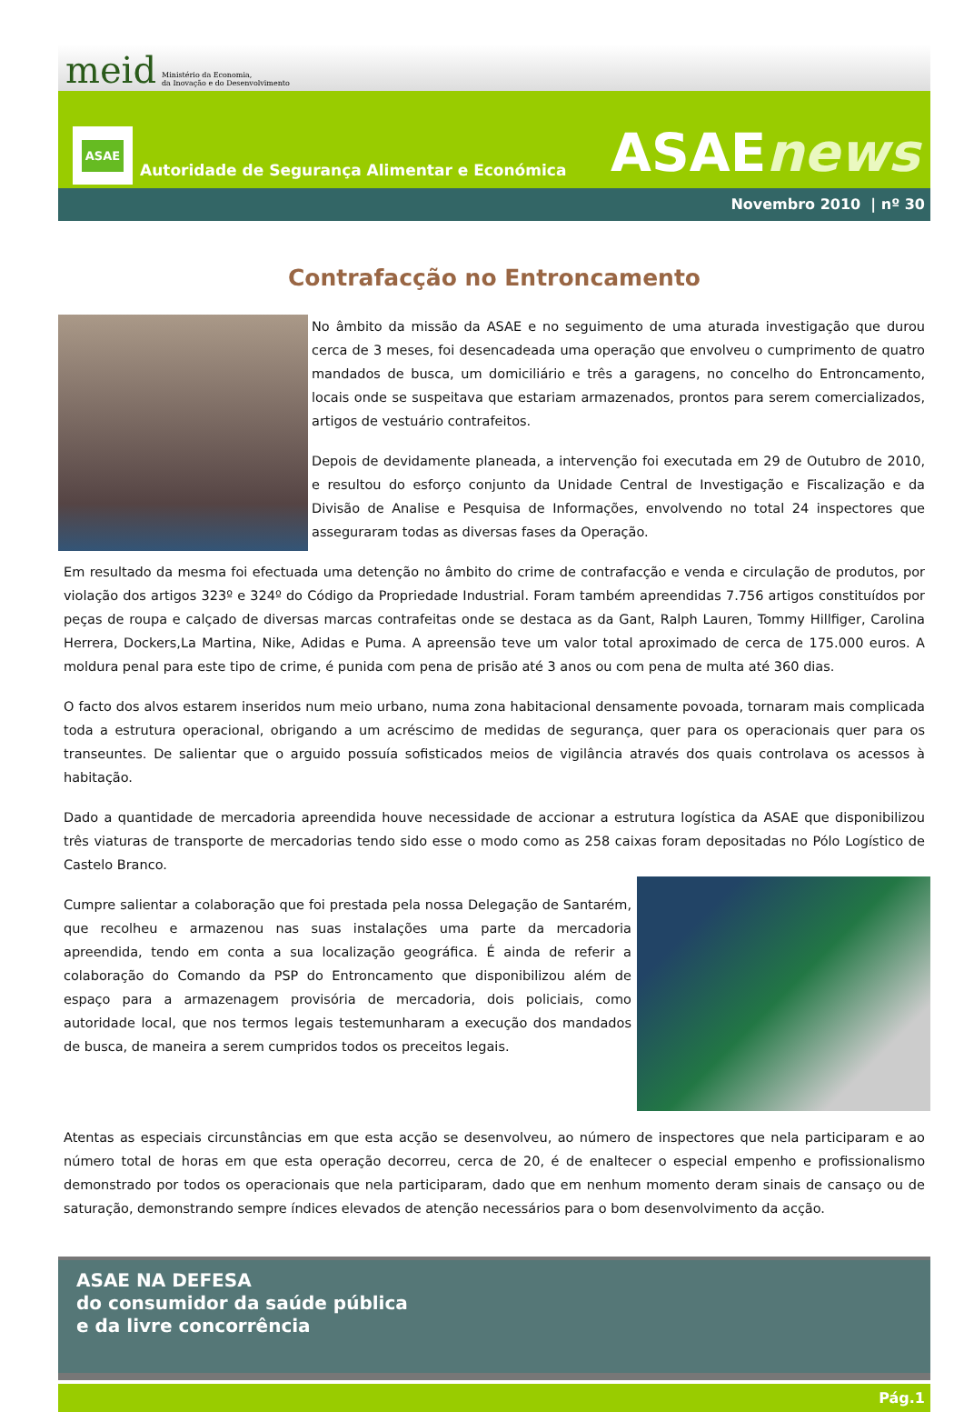meid Ministério da Economia,
da Inovação e do Desenvolvimento
ASAE
Autoridade de Segurança Alimentar e Económica
ASAEnews
Novembro 2010 | nº 30
Contrafacção no Entroncamento
No âmbito da missão da ASAE e no seguimento de uma aturada investigação que durou cerca de 3 meses, foi desencadeada uma operação que envolveu o cumprimento de quatro mandados de busca, um domiciliário e três a garagens, no concelho do Entroncamento, locais onde se suspeitava que estariam armazenados, prontos para serem comercializados, artigos de vestuário contrafeitos.
Depois de devidamente planeada, a intervenção foi executada em 29 de Outubro de 2010, e resultou do esforço conjunto da Unidade Central de Investigação e Fiscalização e da Divisão de Analise e Pesquisa de Informações, envolvendo no total 24 inspectores que asseguraram todas as diversas fases da Operação.
Em resultado da mesma foi efectuada uma detenção no âmbito do crime de contrafacção e venda e circulação de produtos, por violação dos artigos 323º e 324º do Código da Propriedade Industrial. Foram também apreendidas 7.756 artigos constituídos por peças de roupa e calçado de diversas marcas contrafeitas onde se destaca as da Gant, Ralph Lauren, Tommy Hillfiger, Carolina Herrera, Dockers,La Martina, Nike, Adidas e Puma. A apreensão teve um valor total aproximado de cerca de 175.000 euros. A moldura penal para este tipo de crime, é punida com pena de prisão até 3 anos ou com pena de multa até 360 dias.
O facto dos alvos estarem inseridos num meio urbano, numa zona habitacional densamente povoada, tornaram mais complicada toda a estrutura operacional, obrigando a um acréscimo de medidas de segurança, quer para os operacionais quer para os transeuntes. De salientar que o arguido possuía sofisticados meios de vigilância através dos quais controlava os acessos à habitação.
Dado a quantidade de mercadoria apreendida houve necessidade de accionar a estrutura logística da ASAE que disponibilizou três viaturas de transporte de mercadorias tendo sido esse o modo como as 258 caixas foram depositadas no Pólo Logístico de Castelo Branco.
Cumpre salientar a colaboração que foi prestada pela nossa Delegação de Santarém, que recolheu e armazenou nas suas instalações uma parte da mercadoria apreendida, tendo em conta a sua localização geográfica. É ainda de referir a colaboração do Comando da PSP do Entroncamento que disponibilizou além de espaço para a armazenagem provisória de mercadoria, dois policiais, como autoridade local, que nos termos legais testemunharam a execução dos mandados de busca, de maneira a serem cumpridos todos os preceitos legais.
Atentas as especiais circunstâncias em que esta acção se desenvolveu, ao número de inspectores que nela participaram e ao número total de horas em que esta operação decorreu, cerca de 20, é de enaltecer o especial empenho e profissionalismo demonstrado por todos os operacionais que nela participaram, dado que em nenhum momento deram sinais de cansaço ou de saturação, demonstrando sempre índices elevados de atenção necessários para o bom desenvolvimento da acção.
ASAE NA DEFESA
do consumidor da saúde pública
e da livre concorrência
Pág.1